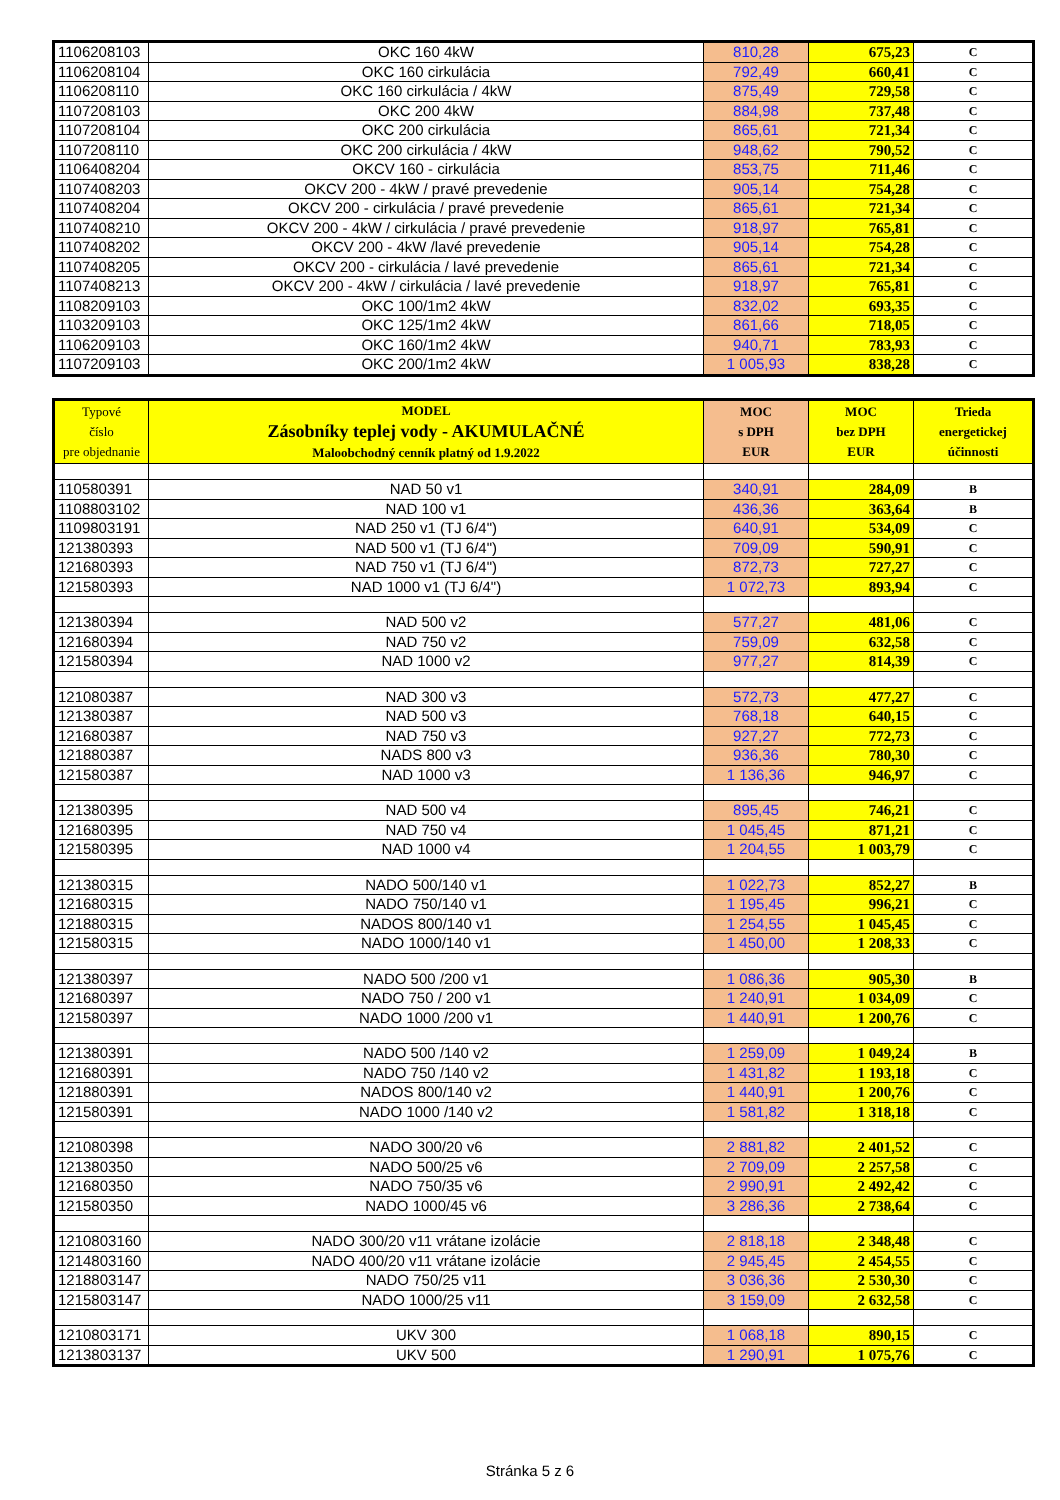| 1106208103 | OKC 160 4kW | 810,28 | 675,23 | C |
| 1106208104 | OKC 160 cirkulácia | 792,49 | 660,41 | C |
| 1106208110 | OKC 160 cirkulácia / 4kW | 875,49 | 729,58 | C |
| 1107208103 | OKC 200 4kW | 884,98 | 737,48 | C |
| 1107208104 | OKC 200 cirkulácia | 865,61 | 721,34 | C |
| 1107208110 | OKC 200 cirkulácia / 4kW | 948,62 | 790,52 | C |
| 1106408204 | OKCV 160 - cirkulácia | 853,75 | 711,46 | C |
| 1107408203 | OKCV 200 - 4kW / pravé prevedenie | 905,14 | 754,28 | C |
| 1107408204 | OKCV 200 - cirkulácia / pravé prevedenie | 865,61 | 721,34 | C |
| 1107408210 | OKCV 200 - 4kW / cirkulácia / pravé prevedenie | 918,97 | 765,81 | C |
| 1107408202 | OKCV 200 - 4kW /lavé prevedenie | 905,14 | 754,28 | C |
| 1107408205 | OKCV 200 - cirkulácia / lavé prevedenie | 865,61 | 721,34 | C |
| 1107408213 | OKCV 200 - 4kW / cirkulácia / lavé prevedenie | 918,97 | 765,81 | C |
| 1108209103 | OKC 100/1m2 4kW | 832,02 | 693,35 | C |
| 1103209103 | OKC 125/1m2 4kW | 861,66 | 718,05 | C |
| 1106209103 | OKC 160/1m2 4kW | 940,71 | 783,93 | C |
| 1107209103 | OKC 200/1m2 4kW | 1 005,93 | 838,28 | C |
| Typové číslo pre objednanie | MODEL Zásobníky teplej vody - AKUMULAČNÉ Maloobchodný cenník platný od 1.9.2022 | MOC s DPH EUR | MOC bez DPH EUR | Trieda energetickej účinnosti |
| --- | --- | --- | --- | --- |
| 110580391 | NAD 50 v1 | 340,91 | 284,09 | B |
| 1108803102 | NAD 100 v1 | 436,36 | 363,64 | B |
| 1109803191 | NAD 250 v1 (TJ 6/4") | 640,91 | 534,09 | C |
| 121380393 | NAD 500 v1 (TJ 6/4") | 709,09 | 590,91 | C |
| 121680393 | NAD 750 v1 (TJ 6/4") | 872,73 | 727,27 | C |
| 121580393 | NAD 1000 v1 (TJ 6/4") | 1 072,73 | 893,94 | C |
| 121380394 | NAD 500 v2 | 577,27 | 481,06 | C |
| 121680394 | NAD 750 v2 | 759,09 | 632,58 | C |
| 121580394 | NAD 1000 v2 | 977,27 | 814,39 | C |
| 121080387 | NAD 300 v3 | 572,73 | 477,27 | C |
| 121380387 | NAD 500 v3 | 768,18 | 640,15 | C |
| 121680387 | NAD 750 v3 | 927,27 | 772,73 | C |
| 121880387 | NADS 800 v3 | 936,36 | 780,30 | C |
| 121580387 | NAD 1000 v3 | 1 136,36 | 946,97 | C |
| 121380395 | NAD 500 v4 | 895,45 | 746,21 | C |
| 121680395 | NAD 750 v4 | 1 045,45 | 871,21 | C |
| 121580395 | NAD 1000 v4 | 1 204,55 | 1 003,79 | C |
| 121380315 | NADO 500/140 v1 | 1 022,73 | 852,27 | B |
| 121680315 | NADO 750/140 v1 | 1 195,45 | 996,21 | C |
| 121880315 | NADOS 800/140 v1 | 1 254,55 | 1 045,45 | C |
| 121580315 | NADO 1000/140 v1 | 1 450,00 | 1 208,33 | C |
| 121380397 | NADO 500 /200 v1 | 1 086,36 | 905,30 | B |
| 121680397 | NADO 750 / 200 v1 | 1 240,91 | 1 034,09 | C |
| 121580397 | NADO 1000 /200 v1 | 1 440,91 | 1 200,76 | C |
| 121380391 | NADO 500 /140 v2 | 1 259,09 | 1 049,24 | B |
| 121680391 | NADO 750 /140 v2 | 1 431,82 | 1 193,18 | C |
| 121880391 | NADOS 800/140 v2 | 1 440,91 | 1 200,76 | C |
| 121580391 | NADO 1000 /140 v2 | 1 581,82 | 1 318,18 | C |
| 121080398 | NADO 300/20 v6 | 2 881,82 | 2 401,52 | C |
| 121380350 | NADO 500/25 v6 | 2 709,09 | 2 257,58 | C |
| 121680350 | NADO 750/35 v6 | 2 990,91 | 2 492,42 | C |
| 121580350 | NADO 1000/45 v6 | 3 286,36 | 2 738,64 | C |
| 1210803160 | NADO 300/20 v11 vrátane izolácie | 2 818,18 | 2 348,48 | C |
| 1214803160 | NADO 400/20 v11 vrátane izolácie | 2 945,45 | 2 454,55 | C |
| 1218803147 | NADO 750/25 v11 | 3 036,36 | 2 530,30 | C |
| 1215803147 | NADO 1000/25 v11 | 3 159,09 | 2 632,58 | C |
| 1210803171 | UKV 300 | 1 068,18 | 890,15 | C |
| 1213803137 | UKV 500 | 1 290,91 | 1 075,76 | C |
Stránka 5 z 6